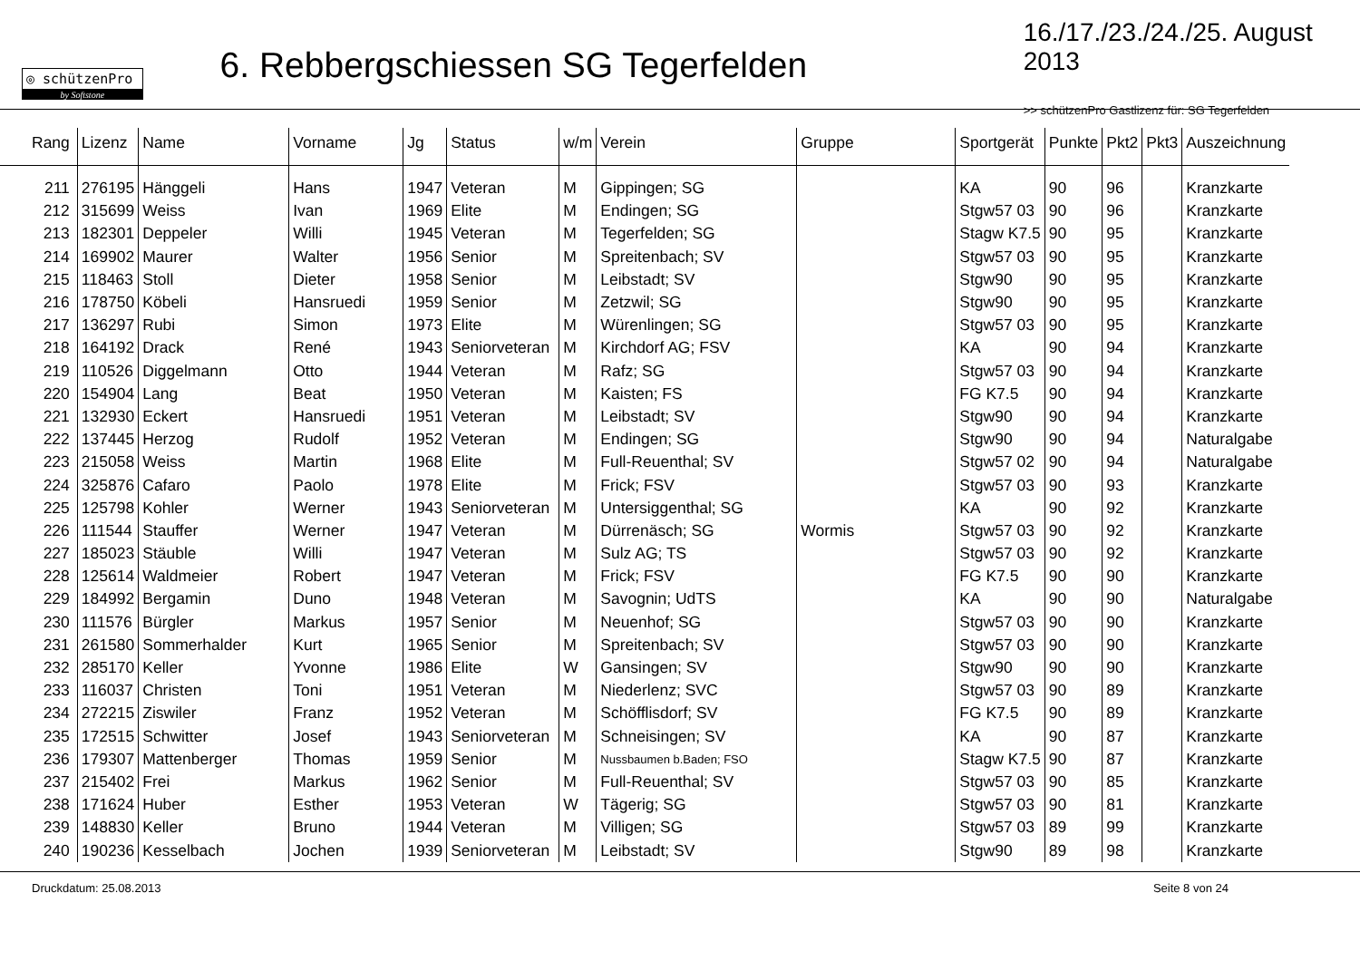◎ schützenPro
by Softstone
6. Rebbergschiessen SG Tegerfelden
16./17./23./24./25. August 2013
>> schützenPro Gastlizenz für: SG Tegerfelden
| Rang | Lizenz | Name | Vorname | Jg | Status | w/m | Verein | Gruppe | Sportgerät | Punkte | Pkt2 | Pkt3 | Auszeichnung |
| --- | --- | --- | --- | --- | --- | --- | --- | --- | --- | --- | --- | --- | --- |
| 211 | 276195 | Hänggeli | Hans | 1947 | Veteran | M | Gippingen; SG | | KA | 90 | 96 | | Kranzkarte |
| 212 | 315699 | Weiss | Ivan | 1969 | Elite | M | Endingen; SG | | Stgw57 03 | 90 | 96 | | Kranzkarte |
| 213 | 182301 | Deppeler | Willi | 1945 | Veteran | M | Tegerfelden; SG | | Stagw K7.5 | 90 | 95 | | Kranzkarte |
| 214 | 169902 | Maurer | Walter | 1956 | Senior | M | Spreitenbach; SV | | Stgw57 03 | 90 | 95 | | Kranzkarte |
| 215 | 118463 | Stoll | Dieter | 1958 | Senior | M | Leibstadt; SV | | Stgw90 | 90 | 95 | | Kranzkarte |
| 216 | 178750 | Köbeli | Hansruedi | 1959 | Senior | M | Zetzwil; SG | | Stgw90 | 90 | 95 | | Kranzkarte |
| 217 | 136297 | Rubi | Simon | 1973 | Elite | M | Würenlingen; SG | | Stgw57 03 | 90 | 95 | | Kranzkarte |
| 218 | 164192 | Drack | René | 1943 | Seniorveteran | M | Kirchdorf AG; FSV | | KA | 90 | 94 | | Kranzkarte |
| 219 | 110526 | Diggelmann | Otto | 1944 | Veteran | M | Rafz; SG | | Stgw57 03 | 90 | 94 | | Kranzkarte |
| 220 | 154904 | Lang | Beat | 1950 | Veteran | M | Kaisten; FS | | FG K7.5 | 90 | 94 | | Kranzkarte |
| 221 | 132930 | Eckert | Hansruedi | 1951 | Veteran | M | Leibstadt; SV | | Stgw90 | 90 | 94 | | Kranzkarte |
| 222 | 137445 | Herzog | Rudolf | 1952 | Veteran | M | Endingen; SG | | Stgw90 | 90 | 94 | | Naturalgabe |
| 223 | 215058 | Weiss | Martin | 1968 | Elite | M | Full-Reuenthal; SV | | Stgw57 02 | 90 | 94 | | Naturalgabe |
| 224 | 325876 | Cafaro | Paolo | 1978 | Elite | M | Frick; FSV | | Stgw57 03 | 90 | 93 | | Kranzkarte |
| 225 | 125798 | Kohler | Werner | 1943 | Seniorveteran | M | Untersiggenthal; SG | | KA | 90 | 92 | | Kranzkarte |
| 226 | 111544 | Stauffer | Werner | 1947 | Veteran | M | Dürrenäsch; SG | Wormis | Stgw57 03 | 90 | 92 | | Kranzkarte |
| 227 | 185023 | Stäuble | Willi | 1947 | Veteran | M | Sulz AG; TS | | Stgw57 03 | 90 | 92 | | Kranzkarte |
| 228 | 125614 | Waldmeier | Robert | 1947 | Veteran | M | Frick; FSV | | FG K7.5 | 90 | 90 | | Kranzkarte |
| 229 | 184992 | Bergamin | Duno | 1948 | Veteran | M | Savognin; UdTS | | KA | 90 | 90 | | Naturalgabe |
| 230 | 111576 | Bürgler | Markus | 1957 | Senior | M | Neuenhof; SG | | Stgw57 03 | 90 | 90 | | Kranzkarte |
| 231 | 261580 | Sommerhalder | Kurt | 1965 | Senior | M | Spreitenbach; SV | | Stgw57 03 | 90 | 90 | | Kranzkarte |
| 232 | 285170 | Keller | Yvonne | 1986 | Elite | W | Gansingen; SV | | Stgw90 | 90 | 90 | | Kranzkarte |
| 233 | 116037 | Christen | Toni | 1951 | Veteran | M | Niederlenz; SVC | | Stgw57 03 | 90 | 89 | | Kranzkarte |
| 234 | 272215 | Ziswiler | Franz | 1952 | Veteran | M | Schöfflisdorf; SV | | FG K7.5 | 90 | 89 | | Kranzkarte |
| 235 | 172515 | Schwitter | Josef | 1943 | Seniorveteran | M | Schneisingen; SV | | KA | 90 | 87 | | Kranzkarte |
| 236 | 179307 | Mattenberger | Thomas | 1959 | Senior | M | Nussbaumen b.Baden; FSO | | Stagw K7.5 | 90 | 87 | | Kranzkarte |
| 237 | 215402 | Frei | Markus | 1962 | Senior | M | Full-Reuenthal; SV | | Stgw57 03 | 90 | 85 | | Kranzkarte |
| 238 | 171624 | Huber | Esther | 1953 | Veteran | W | Tägerig; SG | | Stgw57 03 | 90 | 81 | | Kranzkarte |
| 239 | 148830 | Keller | Bruno | 1944 | Veteran | M | Villigen; SG | | Stgw57 03 | 89 | 99 | | Kranzkarte |
| 240 | 190236 | Kesselbach | Jochen | 1939 | Seniorveteran | M | Leibstadt; SV | | Stgw90 | 89 | 98 | | Kranzkarte |
Druckdatum: 25.08.2013 Seite 8 von 24